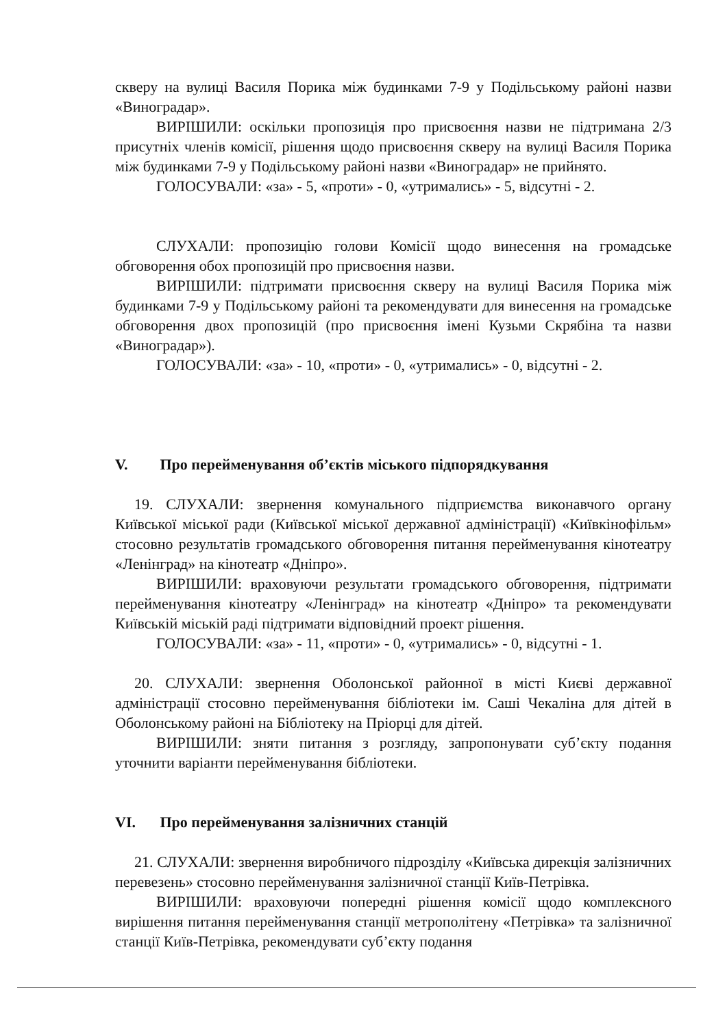скверу на вулиці Василя Порика між будинками 7-9 у Подільському районі назви «Виноградар».
ВИРІШИЛИ: оскільки пропозиція про присвоєння назви не підтримана 2/3 присутніх членів комісії, рішення щодо присвоєння скверу на вулиці Василя Порика між будинками 7-9 у Подільському районі назви «Виноградар» не прийнято.
ГОЛОСУВАЛИ: «за» - 5, «проти» - 0, «утримались» - 5, відсутні - 2.
СЛУХАЛИ: пропозицію голови Комісії щодо винесення на громадське обговорення обох пропозицій про присвоєння назви.
ВИРІШИЛИ: підтримати присвоєння скверу на вулиці Василя Порика між будинками 7-9 у Подільському районі та рекомендувати для винесення на громадське обговорення двох пропозицій (про присвоєння імені Кузьми Скрябіна та назви «Виноградар»).
ГОЛОСУВАЛИ: «за» - 10, «проти» - 0, «утримались» - 0, відсутні - 2.
V. Про перейменування об’єктів міського підпорядкування
19. СЛУХАЛИ: звернення комунального підприємства виконавчого органу Київської міської ради (Київської міської державної адміністрації) «Київкінофільм» стосовно результатів громадського обговорення питання перейменування кінотеатру «Ленінград» на кінотеатр «Дніпро».
ВИРІШИЛИ: враховуючи результати громадського обговорення, підтримати перейменування кінотеатру «Ленінград» на кінотеатр «Дніпро» та рекомендувати Київській міській раді підтримати відповідний проект рішення.
ГОЛОСУВАЛИ: «за» - 11, «проти» - 0, «утримались» - 0, відсутні - 1.
20. СЛУХАЛИ: звернення Оболонської районної в місті Києві державної адміністрації стосовно перейменування бібліотеки ім. Саші Чекаліна для дітей в Оболонському районі на Бібліотеку на Пріорці для дітей.
ВИРІШИЛИ: зняти питання з розгляду, запропонувати суб’єкту подання уточнити варіанти перейменування бібліотеки.
VI. Про перейменування залізничних станцій
21. СЛУХАЛИ: звернення виробничого підрозділу «Київська дирекція залізничних перевезень» стосовно перейменування залізничної станції Київ-Петрівка.
ВИРІШИЛИ: враховуючи попередні рішення комісії щодо комплексного вирішення питання перейменування станції метрополітену «Петрівка» та залізничної станції Київ-Петрівка, рекомендувати суб’єкту подання